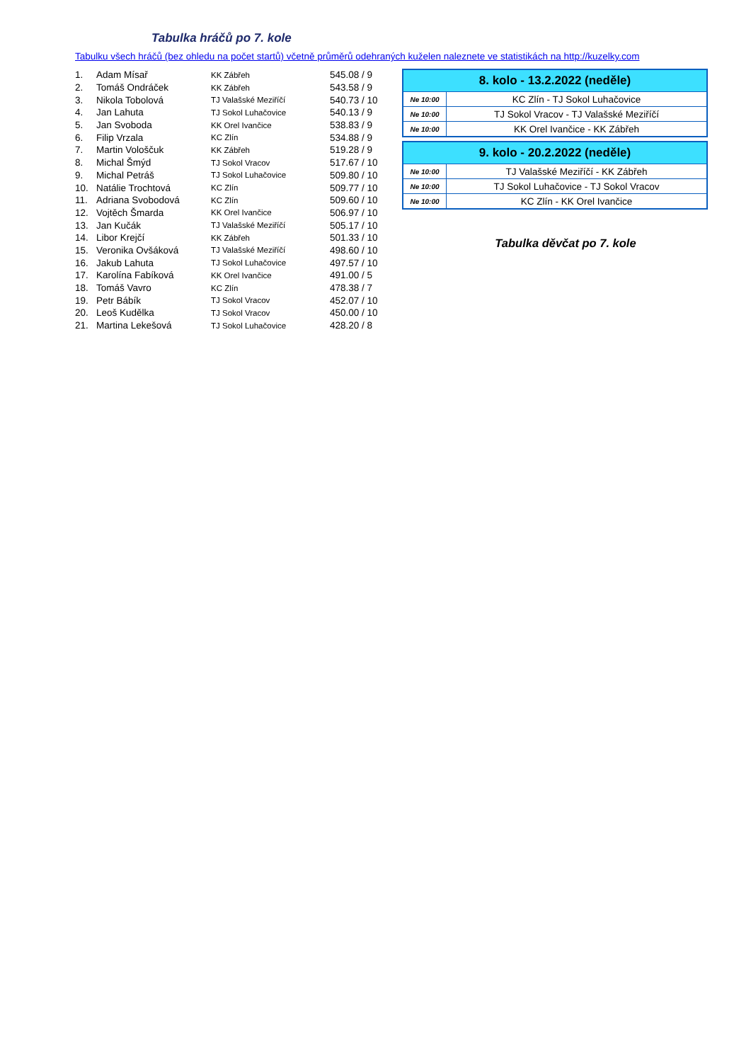Tabulka hráčů po 7. kole
Tabulku všech hráčů (bez ohledu na počet startů) včetně průměrů odehraných kuželen naleznete ve statistikách na http://kuzelky.com
| 1. | Adam Mísař | KK Zábřeh | 545.08 / 9 |
| 2. | Tomáš Ondráček | KK Zábřeh | 543.58 / 9 |
| 3. | Nikola Tobolová | TJ Valašské Meziříčí | 540.73 / 10 |
| 4. | Jan Lahuta | TJ Sokol Luhačovice | 540.13 / 9 |
| 5. | Jan Svoboda | KK Orel Ivančice | 538.83 / 9 |
| 6. | Filip Vrzala | KC Zlín | 534.88 / 9 |
| 7. | Martin Vološčuk | KK Zábřeh | 519.28 / 9 |
| 8. | Michal Šmýd | TJ Sokol Vracov | 517.67 / 10 |
| 9. | Michal Petráš | TJ Sokol Luhačovice | 509.80 / 10 |
| 10. | Natálie Trochtová | KC Zlín | 509.77 / 10 |
| 11. | Adriana Svobodová | KC Zlín | 509.60 / 10 |
| 12. | Vojtěch Šmarda | KK Orel Ivančice | 506.97 / 10 |
| 13. | Jan Kučák | TJ Valašské Meziříčí | 505.17 / 10 |
| 14. | Libor Krejčí | KK Zábřeh | 501.33 / 10 |
| 15. | Veronika Ovšáková | TJ Valašské Meziříčí | 498.60 / 10 |
| 16. | Jakub Lahuta | TJ Sokol Luhačovice | 497.57 / 10 |
| 17. | Karolína Fabíková | KK Orel Ivančice | 491.00 / 5 |
| 18. | Tomáš Vavro | KC Zlín | 478.38 / 7 |
| 19. | Petr Bábík | TJ Sokol Vracov | 452.07 / 10 |
| 20. | Leoš Kudělka | TJ Sokol Vracov | 450.00 / 10 |
| 21. | Martina Lekešová | TJ Sokol Luhačovice | 428.20 / 8 |
| 8. kolo - 13.2.2022 (neděle) | |
| --- | --- |
| Ne 10:00 | KC Zlín - TJ Sokol Luhačovice |
| Ne 10:00 | TJ Sokol Vracov - TJ Valašské Meziříčí |
| Ne 10:00 | KK Orel Ivančice - KK Zábřeh |
| 9. kolo - 20.2.2022 (neděle) | |
| --- | --- |
| Ne 10:00 | TJ Valašské Meziříčí - KK Zábřeh |
| Ne 10:00 | TJ Sokol Luhačovice - TJ Sokol Vracov |
| Ne 10:00 | KC Zlín - KK Orel Ivančice |
Tabulka děvčat po 7. kole